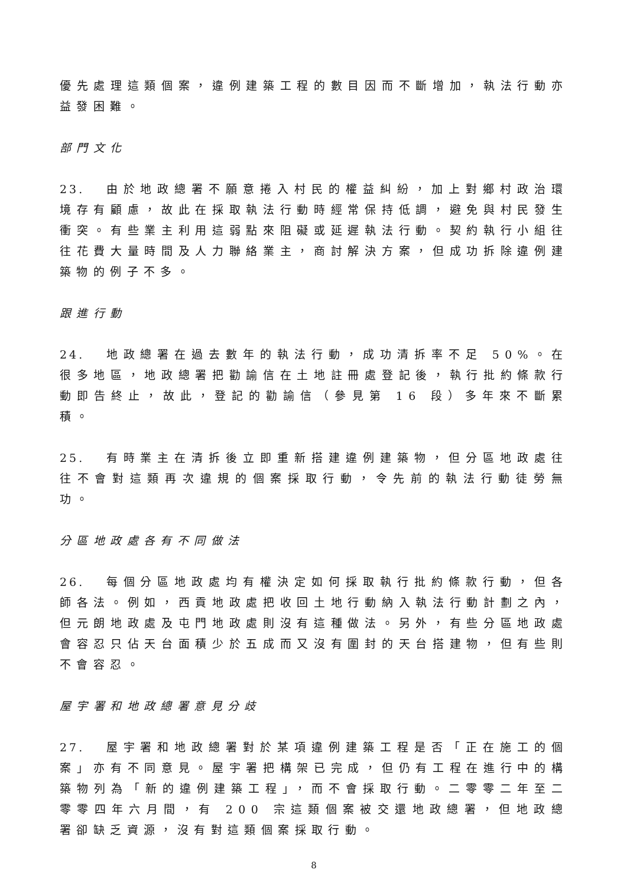優先處理這類個案，違例建築工程的數目因而不斷增加，執法行動亦益發困難。
部門文化
23. 由於地政總署不願意捲入村民的權益糾紛，加上對鄉村政治環境存有顧慮，故此在採取執法行動時經常保持低調，避免與村民發生衝突。有些業主利用這弱點來阻礙或延遲執法行動。契約執行小組往往花費大量時間及人力聯絡業主，商討解決方案，但成功拆除違例建築物的例子不多。
跟進行動
24. 地政總署在過去數年的執法行動，成功清拆率不足 50%。在很多地區，地政總署把勸諭信在土地註冊處登記後，執行批約條款行動即告終止，故此，登記的勸諭信（參見第 16 段）多年來不斷累積。
25. 有時業主在清拆後立即重新搭建違例建築物，但分區地政處往往不會對這類再次違規的個案採取行動，令先前的執法行動徒勞無功。
分區地政處各有不同做法
26. 每個分區地政處均有權決定如何採取執行批約條款行動，但各師各法。例如，西貢地政處把收回土地行動納入執法行動計劃之內，但元朗地政處及屯門地政處則沒有這種做法。另外，有些分區地政處會容忍只佔天台面積少於五成而又沒有圍封的天台搭建物，但有些則不會容忍。
屋宇署和地政總署意見分歧
27. 屋宇署和地政總署對於某項違例建築工程是否「正在施工的個案」亦有不同意見。屋宇署把構架已完成，但仍有工程在進行中的構築物列為「新的違例建築工程」，而不會採取行動。二零零二年至二零零四年六月間，有 200 宗這類個案被交還地政總署，但地政總署卻缺乏資源，沒有對這類個案採取行動。
8